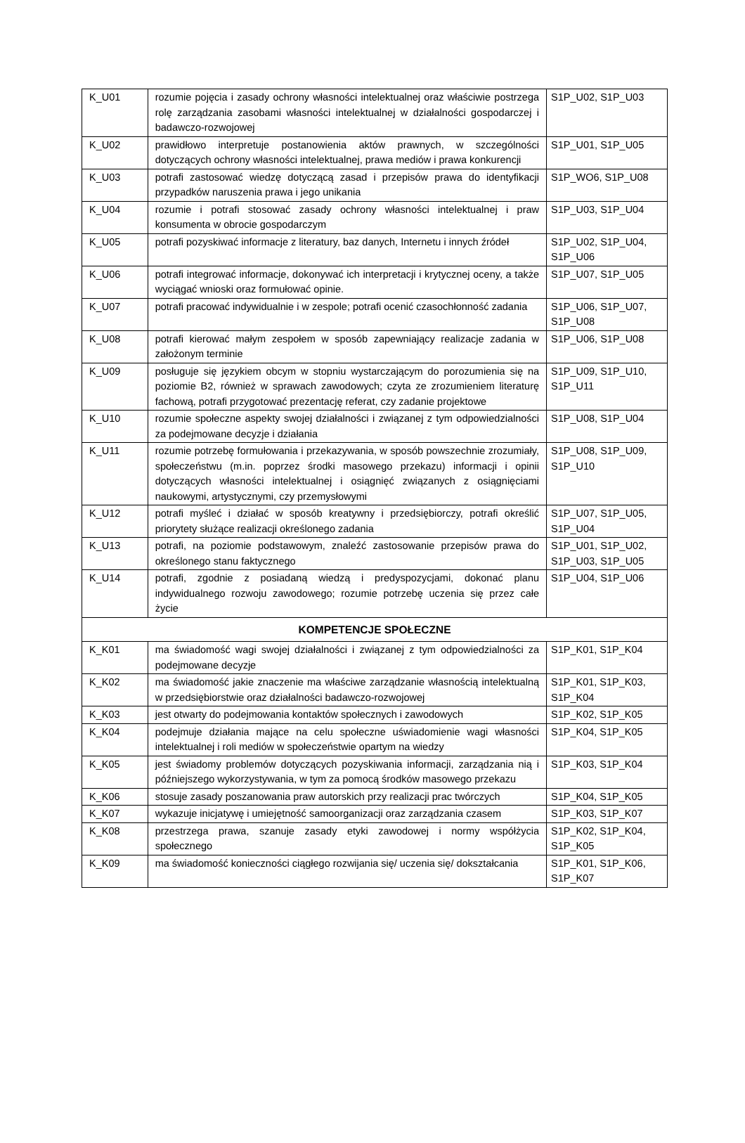| K_U01 | rozumie pojęcia i zasady ochrony własności intelektualnej oraz właściwie postrzega rolę zarządzania zasobami własności intelektualnej w działalności gospodarczej i badawczo-rozwojowej | S1P_U02, S1P_U03 |
| K_U02 | prawidłowo interpretuje postanowienia aktów prawnych, w szczególności dotyczących ochrony własności intelektualnej, prawa mediów i prawa konkurencji | S1P_U01, S1P_U05 |
| K_U03 | potrafi zastosować wiedzę dotyczącą zasad i przepisów prawa do identyfikacji przypadków naruszenia prawa i jego unikania | S1P_WO6, S1P_U08 |
| K_U04 | rozumie i potrafi stosować zasady ochrony własności intelektualnej i praw konsumenta w obrocie gospodarczym | S1P_U03, S1P_U04 |
| K_U05 | potrafi pozyskiwać informacje z literatury, baz danych, Internetu i innych źródeł | S1P_U02, S1P_U04, S1P_U06 |
| K_U06 | potrafi integrować informacje, dokonywać ich interpretacji i krytycznej oceny, a także wyciągać wnioski oraz formułować opinie. | S1P_U07, S1P_U05 |
| K_U07 | potrafi pracować indywidualnie i w zespole; potrafi ocenić czasochłonność zadania | S1P_U06, S1P_U07, S1P_U08 |
| K_U08 | potrafi kierować małym zespołem w sposób zapewniający realizacje zadania w założonym terminie | S1P_U06, S1P_U08 |
| K_U09 | posługuje się językiem obcym w stopniu wystarczającym do porozumienia się na poziomie B2, również w sprawach zawodowych; czyta ze zrozumieniem literaturę fachową, potrafi przygotować prezentację referat, czy zadanie projektowe | S1P_U09, S1P_U10, S1P_U11 |
| K_U10 | rozumie społeczne aspekty swojej działalności i związanej z tym odpowiedzialności za podejmowane decyzje i działania | S1P_U08, S1P_U04 |
| K_U11 | rozumie potrzebę formułowania i przekazywania, w sposób powszechnie zrozumiały, społeczeństwu (m.in. poprzez środki masowego przekazu) informacji i opinii dotyczących własności intelektualnej i osiągnięć związanych z osiągnięciami naukowymi, artystycznymi, czy przemysłowymi | S1P_U08, S1P_U09, S1P_U10 |
| K_U12 | potrafi myśleć i działać w sposób kreatywny i przedsiębiorczy, potrafi określić priorytety służące realizacji określonego zadania | S1P_U07, S1P_U05, S1P_U04 |
| K_U13 | potrafi, na poziomie podstawowym, znaleźć zastosowanie przepisów prawa do określonego stanu faktycznego | S1P_U01, S1P_U02, S1P_U03, S1P_U05 |
| K_U14 | potrafi, zgodnie z posiadaną wiedzą i predyspozycjami, dokonać planu indywidualnego rozwoju zawodowego; rozumie potrzebę uczenia się przez całe życie | S1P_U04, S1P_U06 |
| KOMPETENCJE SPOŁECZNE | | |
| K_K01 | ma świadomość wagi swojej działalności i związanej z tym odpowiedzialności za podejmowane decyzje | S1P_K01, S1P_K04 |
| K_K02 | ma świadomość jakie znaczenie ma właściwe zarządzanie własnością intelektualną w przedsiębiorstwie oraz działalności badawczo-rozwojowej | S1P_K01, S1P_K03, S1P_K04 |
| K_K03 | jest otwarty do podejmowania kontaktów społecznych i zawodowych | S1P_K02, S1P_K05 |
| K_K04 | podejmuje działania mające na celu społeczne uświadomienie wagi własności intelektualnej i roli mediów w społeczeństwie opartym na wiedzy | S1P_K04, S1P_K05 |
| K_K05 | jest świadomy problemów dotyczących pozyskiwania informacji, zarządzania nią i późniejszego wykorzystywania, w tym za pomocą środków masowego przekazu | S1P_K03, S1P_K04 |
| K_K06 | stosuje zasady poszanowania praw autorskich przy realizacji prac twórczych | S1P_K04, S1P_K05 |
| K_K07 | wykazuje inicjatywę i umiejętność samoorganizacji oraz zarządzania czasem | S1P_K03, S1P_K07 |
| K_K08 | przestrzega prawa, szanuje zasady etyki zawodowej i normy współżycia społecznego | S1P_K02, S1P_K04, S1P_K05 |
| K_K09 | ma świadomość konieczności ciągłego rozwijania się/ uczenia się/ dokształcania | S1P_K01, S1P_K06, S1P_K07 |